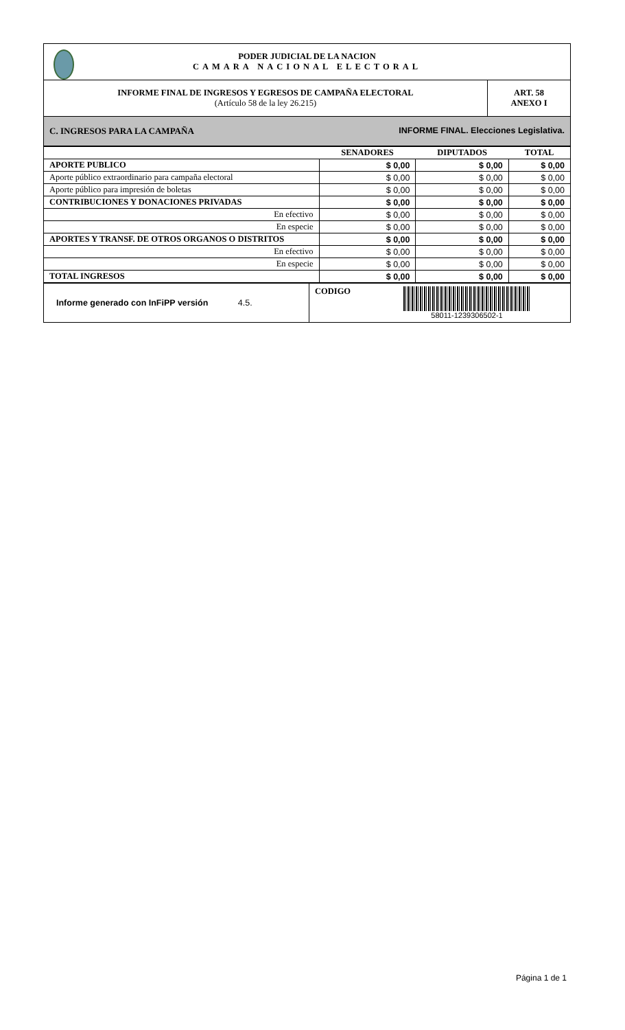| PODER JUDICIAL DE LA NACION CAMARA NACIONAL ELECTORAL | |
| INFORME FINAL DE INGRESOS Y EGRESOS DE CAMPAÑA ELECTORAL (Artículo 58 de la ley 26.215) | ART. 58 ANEXO I |
| C. INGRESOS PARA LA CAMPAÑA INFORME FINAL. Elecciones Legislativa. | |
| | SENADORES | DIPUTADOS | TOTAL |
| APORTE PUBLICO | $ 0,00 | $ 0,00 | $ 0,00 |
| Aporte público extraordinario para campaña electoral | $ 0,00 | $ 0,00 | $ 0,00 |
| Aporte público para impresión de boletas | $ 0,00 | $ 0,00 | $ 0,00 |
| CONTRIBUCIONES Y DONACIONES PRIVADAS | $ 0,00 | $ 0,00 | $ 0,00 |
| En efectivo | $ 0,00 | $ 0,00 | $ 0,00 |
| En especie | $ 0,00 | $ 0,00 | $ 0,00 |
| APORTES Y TRANSF. DE OTROS ORGANOS O DISTRITOS | $ 0,00 | $ 0,00 | $ 0,00 |
| En efectivo | $ 0,00 | $ 0,00 | $ 0,00 |
| En especie | $ 0,00 | $ 0,00 | $ 0,00 |
| TOTAL INGRESOS | $ 0,00 | $ 0,00 | $ 0,00 |
| Informe generado con InFiPP versión 4.5. | CODIGO 58011-1239306502-1 |
Página 1 de 1